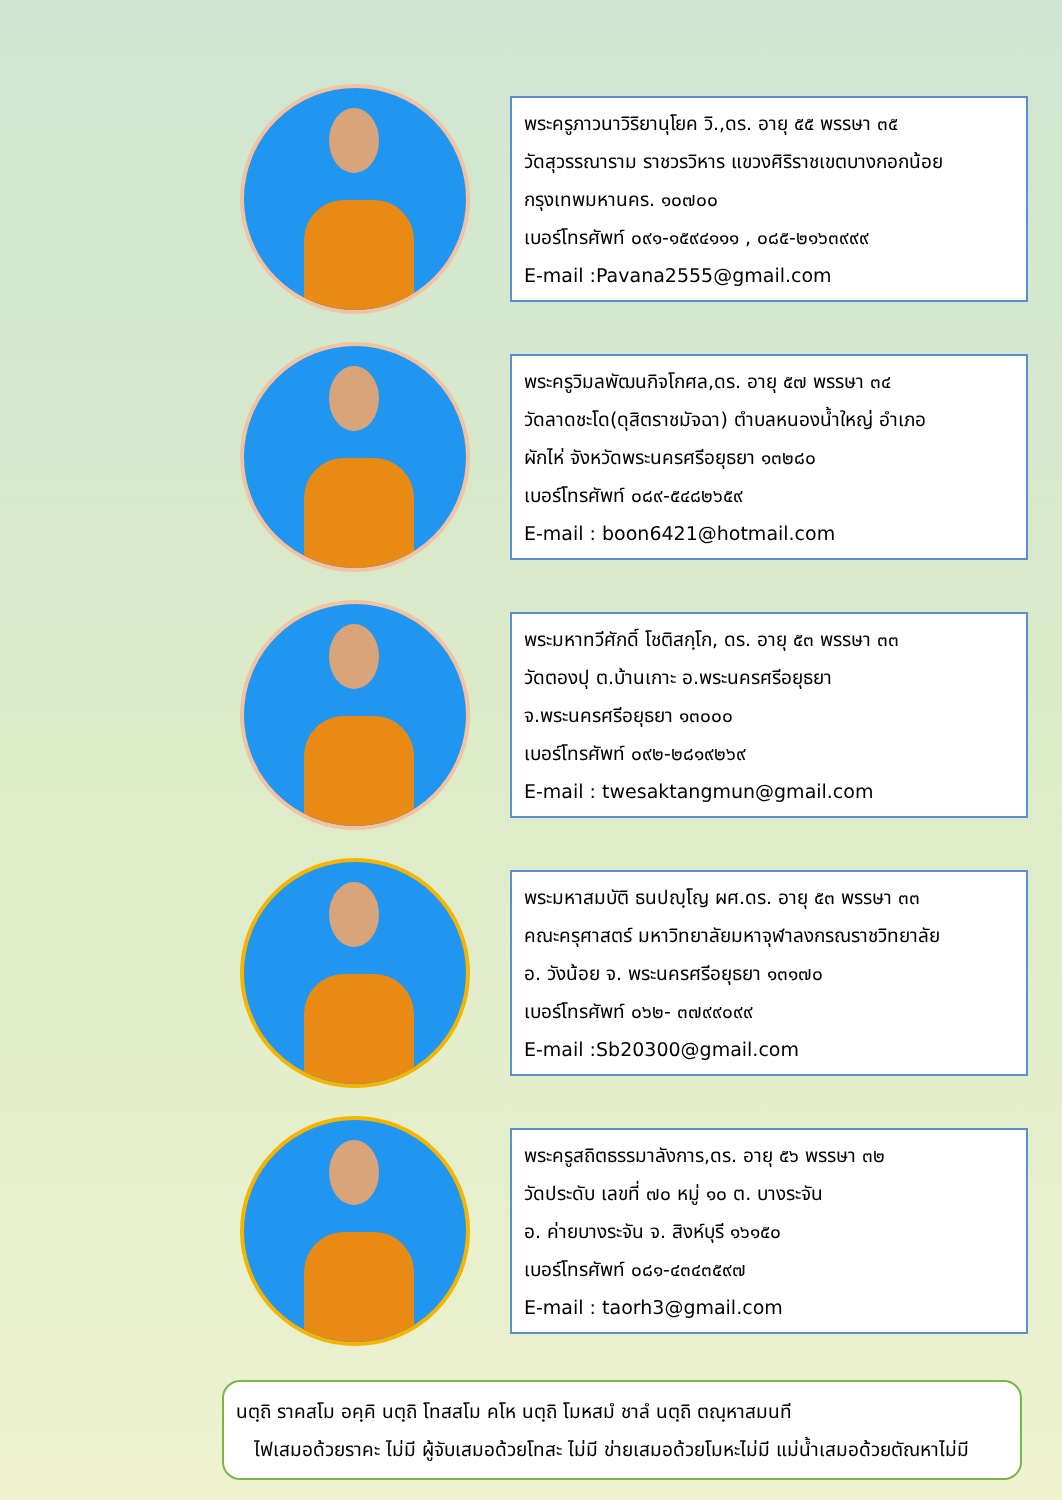พระครูภาวนาวิริยานุโยค วิ.,ดร. อายุ ๕๕ พรรษา ๓๕
วัดสุวรรณาราม ราชวรวิหาร แขวงศิริราชเขตบางกอกน้อย
กรุงเทพมหานคร. ๑๐๗๐๐
เบอร์โทรศัพท์ ๐๙๑-๑๕๙๔๑๑๑ , ๐๘๕-๒๑๖๓๙๙๙
E-mail :Pavana2555@gmail.com
พระครูวิมลพัฒนกิจโกศล,ดร. อายุ ๕๗ พรรษา ๓๔
วัดลาดชะโด(ดุสิตราชมัจฉา) ตำบลหนองน้ำใหญ่ อำเภอ
ผักไห่ จังหวัดพระนครศรีอยุธยา ๑๓๒๘๐
เบอร์โทรศัพท์ ๐๘๙-๕๔๘๒๖๕๙
E-mail : boon6421@hotmail.com
พระมหาทวีศักดิ์ โชติสกฺโก, ดร. อายุ ๕๓ พรรษา ๓๓
วัดตองปุ ต.บ้านเกาะ อ.พระนครศรีอยุธยา
จ.พระนครศรีอยุธยา ๑๓๐๐๐
เบอร์โทรศัพท์ ๐๙๒-๒๘๑๙๒๖๙
E-mail : twesaktangmun@gmail.com
พระมหาสมบัติ ธนปญฺโญ ผศ.ดร. อายุ ๕๓ พรรษา ๓๓
คณะครุศาสตร์ มหาวิทยาลัยมหาจุฬาลงกรณราชวิทยาลัย
อ. วังน้อย จ. พระนครศรีอยุธยา ๑๓๑๗๐
เบอร์โทรศัพท์ ๐๖๒- ๓๗๙๙๐๙๙
E-mail :Sb20300@gmail.com
พระครูสถิตธรรมาลังการ,ดร. อายุ ๕๖ พรรษา ๓๒
วัดประดับ เลขที่ ๗๐ หมู่ ๑๐ ต. บางระจัน
อ. ค่ายบางระจัน จ. สิงห์บุรี ๑๖๑๕๐
เบอร์โทรศัพท์ ๐๘๑-๔๓๔๓๕๙๗
E-mail : taorh3@gmail.com
นตฺถิ ราคสโม อคฺคิ นตฺถิ โทสสโม คโห นตฺถิ โมหสมํ ชาลํ นตฺถิ ตณฺหาสมนที
ไฟเสมอด้วยราคะ ไม่มี ผู้จับเสมอด้วยโทสะ ไม่มี ข่ายเสมอด้วยโมหะไม่มี แม่น้ำเสมอด้วยตัณหาไม่มี